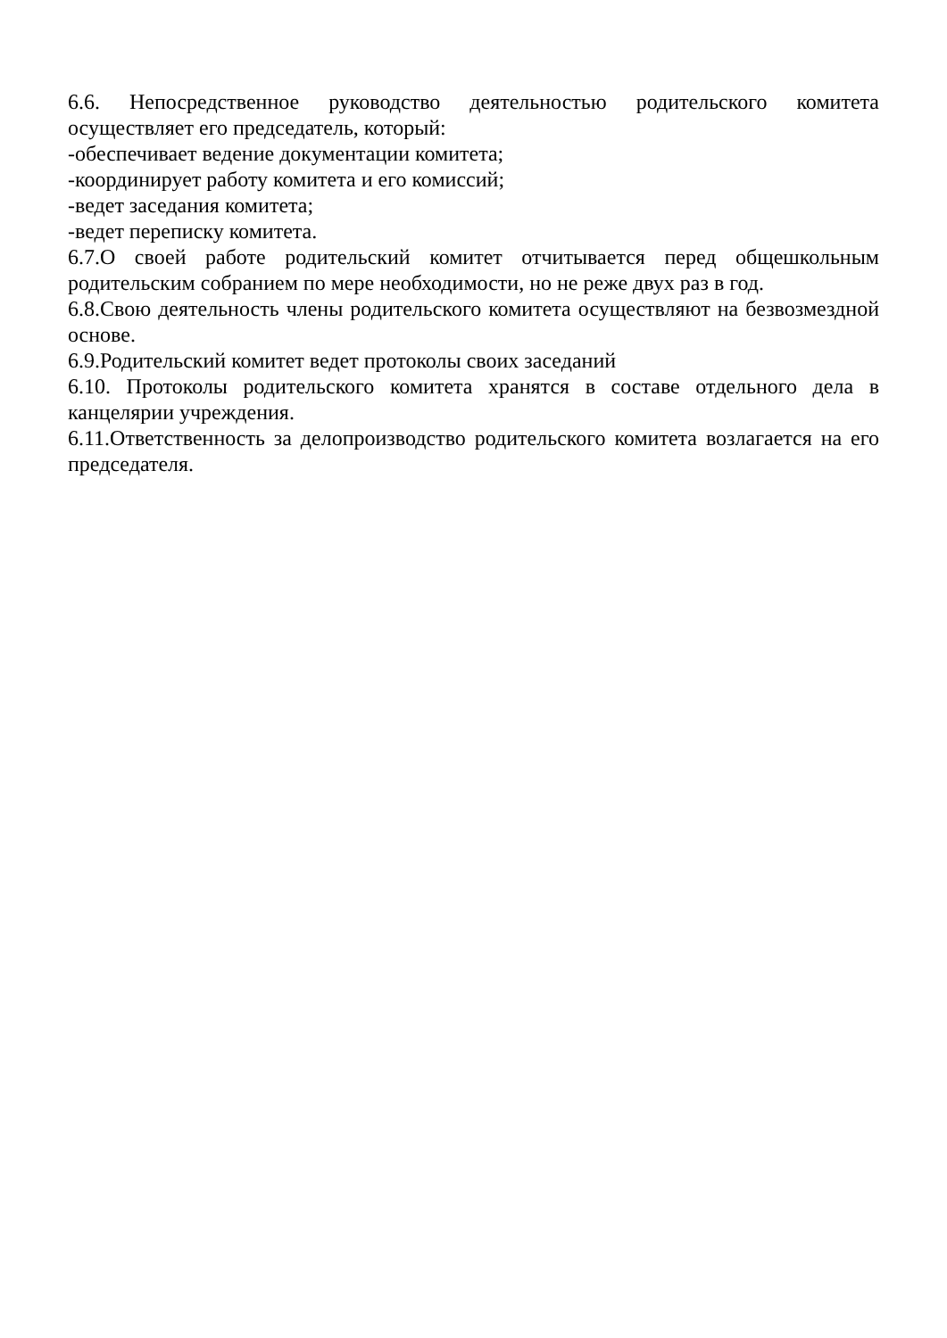6.6. Непосредственное руководство деятельностью родительского комитета осуществляет его председатель, который:
-обеспечивает ведение документации комитета;
-координирует работу комитета и его комиссий;
-ведет заседания комитета;
-ведет переписку комитета.
6.7.О своей работе родительский комитет отчитывается перед общешкольным родительским собранием по мере необходимости, но не реже двух раз в год.
6.8.Свою деятельность члены родительского комитета осуществляют на безвозмездной основе.
6.9.Родительский комитет ведет протоколы своих заседаний
6.10. Протоколы родительского комитета хранятся в составе отдельного дела в канцелярии учреждения.
6.11.Ответственность за делопроизводство родительского комитета возлагается на его председателя.